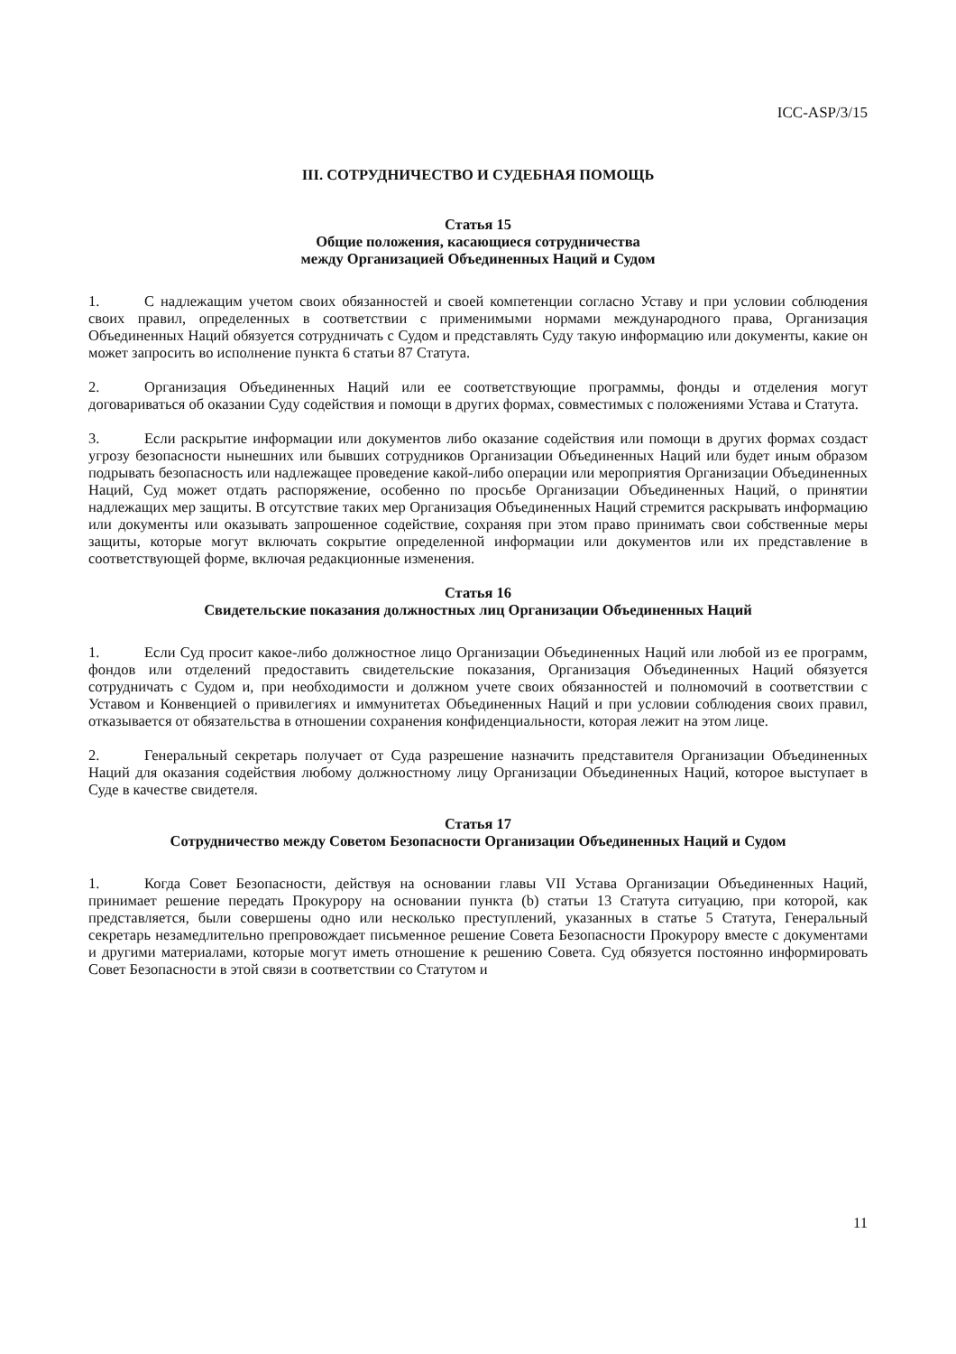ICC-ASP/3/15
III. СОТРУДНИЧЕСТВО И СУДЕБНАЯ ПОМОЩЬ
Статья 15
Общие положения, касающиеся сотрудничества
между Организацией Объединенных Наций и Судом
1. С надлежащим учетом своих обязанностей и своей компетенции согласно Уставу и при условии соблюдения своих правил, определенных в соответствии с применимыми нормами международного права, Организация Объединенных Наций обязуется сотрудничать с Судом и представлять Суду такую информацию или документы, какие он может запросить во исполнение пункта 6 статьи 87 Статута.
2. Организация Объединенных Наций или ее соответствующие программы, фонды и отделения могут договариваться об оказании Суду содействия и помощи в других формах, совместимых с положениями Устава и Статута.
3. Если раскрытие информации или документов либо оказание содействия или помощи в других формах создаст угрозу безопасности нынешних или бывших сотрудников Организации Объединенных Наций или будет иным образом подрывать безопасность или надлежащее проведение какой-либо операции или мероприятия Организации Объединенных Наций, Суд может отдать распоряжение, особенно по просьбе Организации Объединенных Наций, о принятии надлежащих мер защиты. В отсутствие таких мер Организация Объединенных Наций стремится раскрывать информацию или документы или оказывать запрошенное содействие, сохраняя при этом право принимать свои собственные меры защиты, которые могут включать сокрытие определенной информации или документов или их представление в соответствующей форме, включая редакционные изменения.
Статья 16
Свидетельские показания должностных лиц Организации Объединенных Наций
1. Если Суд просит какое-либо должностное лицо Организации Объединенных Наций или любой из ее программ, фондов или отделений предоставить свидетельские показания, Организация Объединенных Наций обязуется сотрудничать с Судом и, при необходимости и должном учете своих обязанностей и полномочий в соответствии с Уставом и Конвенцией о привилегиях и иммунитетах Объединенных Наций и при условии соблюдения своих правил, отказывается от обязательства в отношении сохранения конфиденциальности, которая лежит на этом лице.
2. Генеральный секретарь получает от Суда разрешение назначить представителя Организации Объединенных Наций для оказания содействия любому должностному лицу Организации Объединенных Наций, которое выступает в Суде в качестве свидетеля.
Статья 17
Сотрудничество между Советом Безопасности Организации Объединенных Наций и Судом
1. Когда Совет Безопасности, действуя на основании главы VII Устава Организации Объединенных Наций, принимает решение передать Прокурору на основании пункта (b) статьи 13 Статута ситуацию, при которой, как представляется, были совершены одно или несколько преступлений, указанных в статье 5 Статута, Генеральный секретарь незамедлительно препровождает письменное решение Совета Безопасности Прокурору вместе с документами и другими материалами, которые могут иметь отношение к решению Совета. Суд обязуется постоянно информировать Совет Безопасности в этой связи в соответствии со Статутом и
11